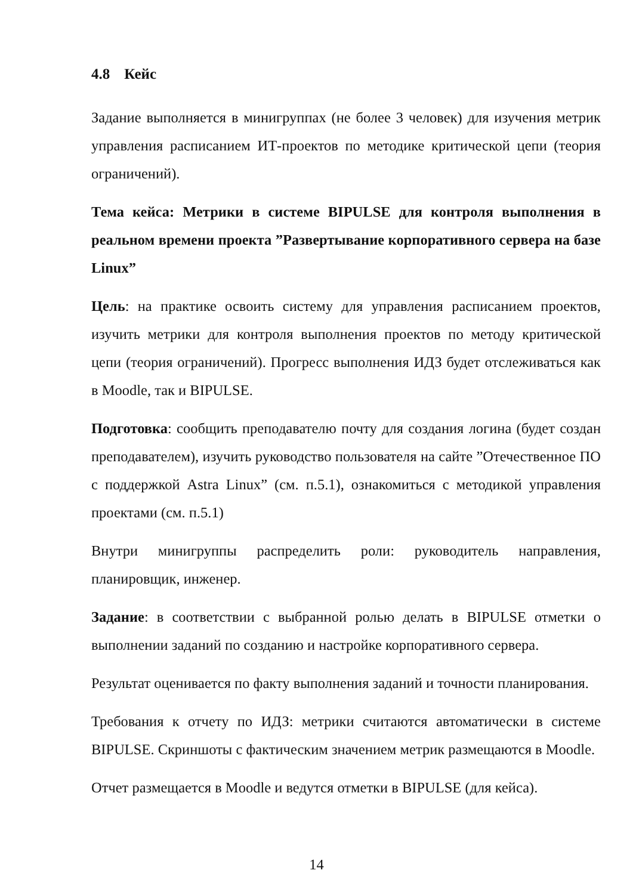4.8 Кейс
Задание выполняется в минигруппах (не более 3 человек) для изучения метрик управления расписанием ИТ-проектов по методике критической цепи (теория ограничений).
Тема кейса: Метрики в системе BIPULSE для контроля выполнения в реальном времени проекта ”Развертывание корпоративного сервера на базе Linux”
Цель: на практике освоить систему для управления расписанием проектов, изучить метрики для контроля выполнения проектов по методу критической цепи (теория ограничений). Прогресс выполнения ИДЗ будет отслеживаться как в Moodle, так и BIPULSE.
Подготовка: сообщить преподавателю почту для создания логина (будет создан преподавателем), изучить руководство пользователя на сайте ”Отечественное ПО с поддержкой Astra Linux” (см. п.5.1), ознакомиться с методикой управления проектами (см. п.5.1)
Внутри минигруппы распределить роли: руководитель направления, планировщик, инженер.
Задание: в соответствии с выбранной ролью делать в BIPULSE отметки о выполнении заданий по созданию и настройке корпоративного сервера.
Результат оценивается по факту выполнения заданий и точности планирования.
Требования к отчету по ИДЗ: метрики считаются автоматически в системе BIPULSE. Скриншоты с фактическим значением метрик размещаются в Moodle.
Отчет размещается в Moodle и ведутся отметки в BIPULSE (для кейса).
14